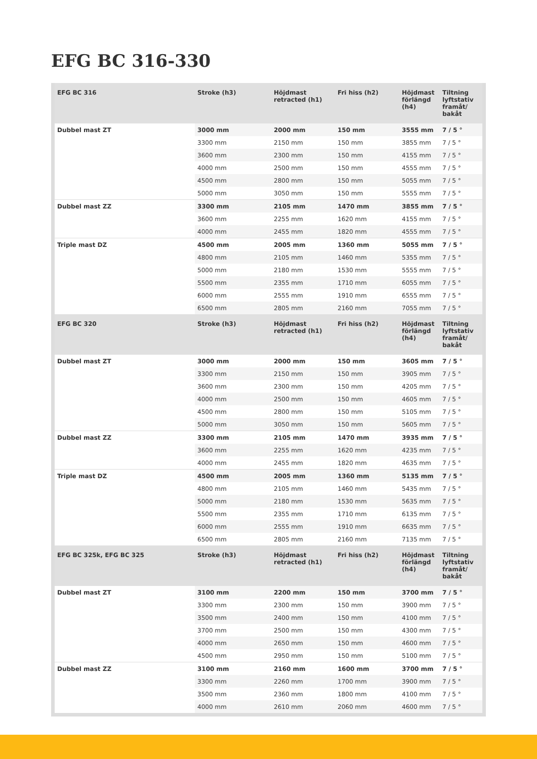EFG BC 316-330
| EFG BC 316 | Stroke (h3) | Höjdmast retracted (h1) | Fri hiss (h2) | Höjdmast förlängd (h4) | Tiltning lyftstativ framåt/ bakåt |
| --- | --- | --- | --- | --- | --- |
| Dubbel mast ZT | 3000 mm | 2000 mm | 150 mm | 3555 mm | 7 / 5 ° |
| | 3300 mm | 2150 mm | 150 mm | 3855 mm | 7 / 5 ° |
| | 3600 mm | 2300 mm | 150 mm | 4155 mm | 7 / 5 ° |
| | 4000 mm | 2500 mm | 150 mm | 4555 mm | 7 / 5 ° |
| | 4500 mm | 2800 mm | 150 mm | 5055 mm | 7 / 5 ° |
| | 5000 mm | 3050 mm | 150 mm | 5555 mm | 7 / 5 ° |
| Dubbel mast ZZ | 3300 mm | 2105 mm | 1470 mm | 3855 mm | 7 / 5 ° |
| | 3600 mm | 2255 mm | 1620 mm | 4155 mm | 7 / 5 ° |
| | 4000 mm | 2455 mm | 1820 mm | 4555 mm | 7 / 5 ° |
| Triple mast DZ | 4500 mm | 2005 mm | 1360 mm | 5055 mm | 7 / 5 ° |
| | 4800 mm | 2105 mm | 1460 mm | 5355 mm | 7 / 5 ° |
| | 5000 mm | 2180 mm | 1530 mm | 5555 mm | 7 / 5 ° |
| | 5500 mm | 2355 mm | 1710 mm | 6055 mm | 7 / 5 ° |
| | 6000 mm | 2555 mm | 1910 mm | 6555 mm | 7 / 5 ° |
| | 6500 mm | 2805 mm | 2160 mm | 7055 mm | 7 / 5 ° |
| EFG BC 320 | Stroke (h3) | Höjdmast retracted (h1) | Fri hiss (h2) | Höjdmast förlängd (h4) | Tiltning lyftstativ framåt/ bakåt |
| Dubbel mast ZT | 3000 mm | 2000 mm | 150 mm | 3605 mm | 7 / 5 ° |
| | 3300 mm | 2150 mm | 150 mm | 3905 mm | 7 / 5 ° |
| | 3600 mm | 2300 mm | 150 mm | 4205 mm | 7 / 5 ° |
| | 4000 mm | 2500 mm | 150 mm | 4605 mm | 7 / 5 ° |
| | 4500 mm | 2800 mm | 150 mm | 5105 mm | 7 / 5 ° |
| | 5000 mm | 3050 mm | 150 mm | 5605 mm | 7 / 5 ° |
| Dubbel mast ZZ | 3300 mm | 2105 mm | 1470 mm | 3935 mm | 7 / 5 ° |
| | 3600 mm | 2255 mm | 1620 mm | 4235 mm | 7 / 5 ° |
| | 4000 mm | 2455 mm | 1820 mm | 4635 mm | 7 / 5 ° |
| Triple mast DZ | 4500 mm | 2005 mm | 1360 mm | 5135 mm | 7 / 5 ° |
| | 4800 mm | 2105 mm | 1460 mm | 5435 mm | 7 / 5 ° |
| | 5000 mm | 2180 mm | 1530 mm | 5635 mm | 7 / 5 ° |
| | 5500 mm | 2355 mm | 1710 mm | 6135 mm | 7 / 5 ° |
| | 6000 mm | 2555 mm | 1910 mm | 6635 mm | 7 / 5 ° |
| | 6500 mm | 2805 mm | 2160 mm | 7135 mm | 7 / 5 ° |
| EFG BC 325k, EFG BC 325 | Stroke (h3) | Höjdmast retracted (h1) | Fri hiss (h2) | Höjdmast förlängd (h4) | Tiltning lyftstativ framåt/ bakåt |
| Dubbel mast ZT | 3100 mm | 2200 mm | 150 mm | 3700 mm | 7 / 5 ° |
| | 3300 mm | 2300 mm | 150 mm | 3900 mm | 7 / 5 ° |
| | 3500 mm | 2400 mm | 150 mm | 4100 mm | 7 / 5 ° |
| | 3700 mm | 2500 mm | 150 mm | 4300 mm | 7 / 5 ° |
| | 4000 mm | 2650 mm | 150 mm | 4600 mm | 7 / 5 ° |
| | 4500 mm | 2950 mm | 150 mm | 5100 mm | 7 / 5 ° |
| Dubbel mast ZZ | 3100 mm | 2160 mm | 1600 mm | 3700 mm | 7 / 5 ° |
| | 3300 mm | 2260 mm | 1700 mm | 3900 mm | 7 / 5 ° |
| | 3500 mm | 2360 mm | 1800 mm | 4100 mm | 7 / 5 ° |
| | 4000 mm | 2610 mm | 2060 mm | 4600 mm | 7 / 5 ° |